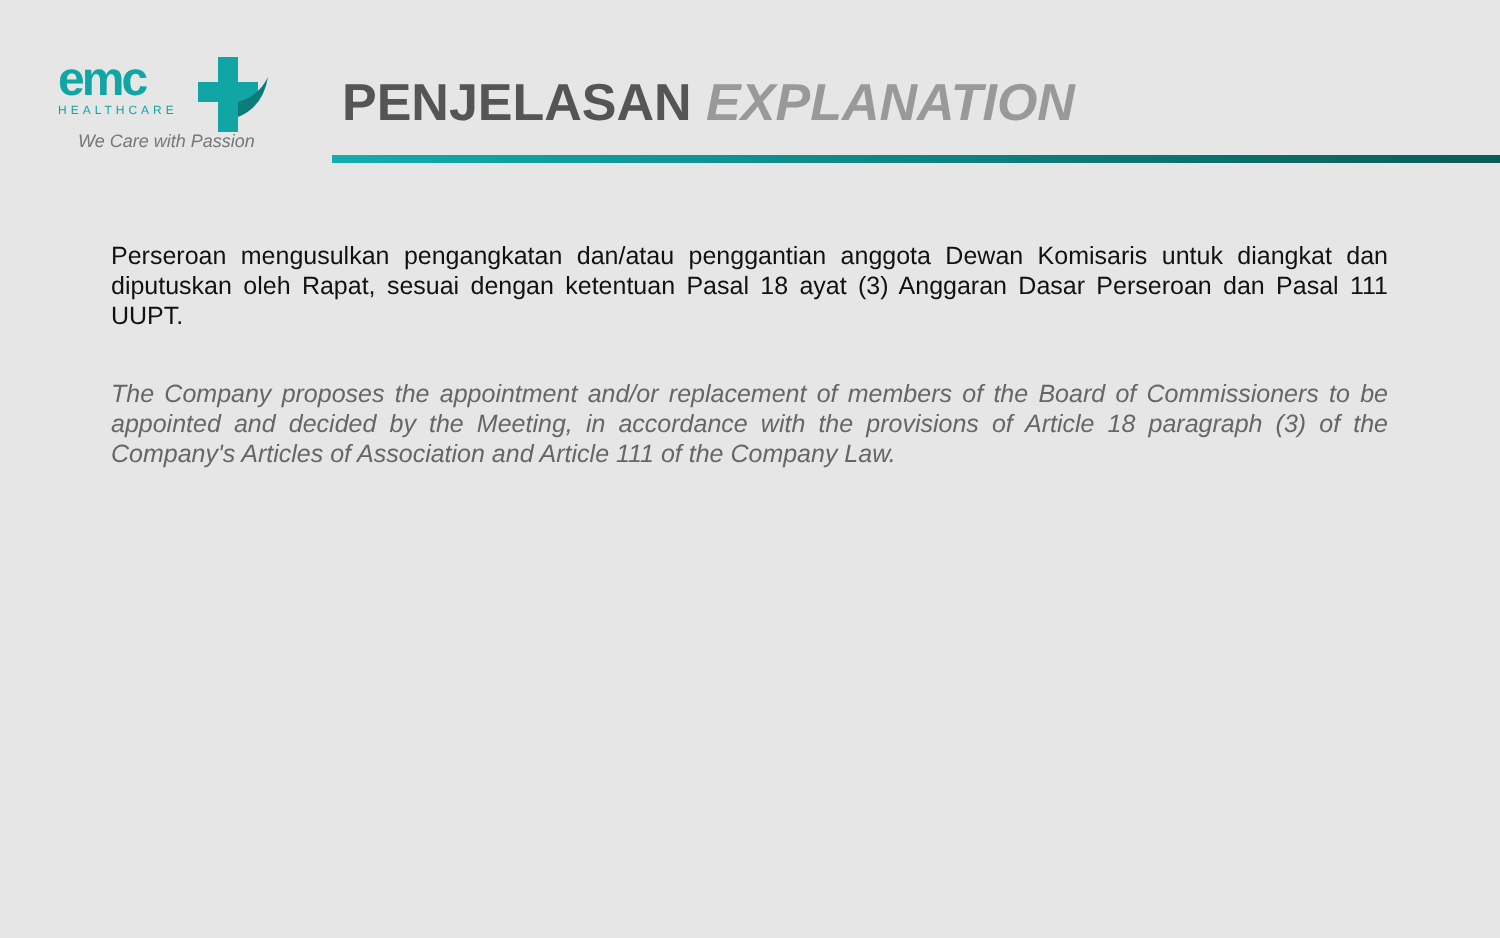emc
HEALTHCARE
We Care with Passion
PENJELASAN EXPLANATION
Perseroan mengusulkan pengangkatan dan/atau penggantian anggota Dewan Komisaris untuk diangkat dan diputuskan oleh Rapat, sesuai dengan ketentuan Pasal 18 ayat (3) Anggaran Dasar Perseroan dan Pasal 111 UUPT.
The Company proposes the appointment and/or replacement of members of the Board of Commissioners to be appointed and decided by the Meeting, in accordance with the provisions of Article 18 paragraph (3) of the Company's Articles of Association and Article 111 of the Company Law.